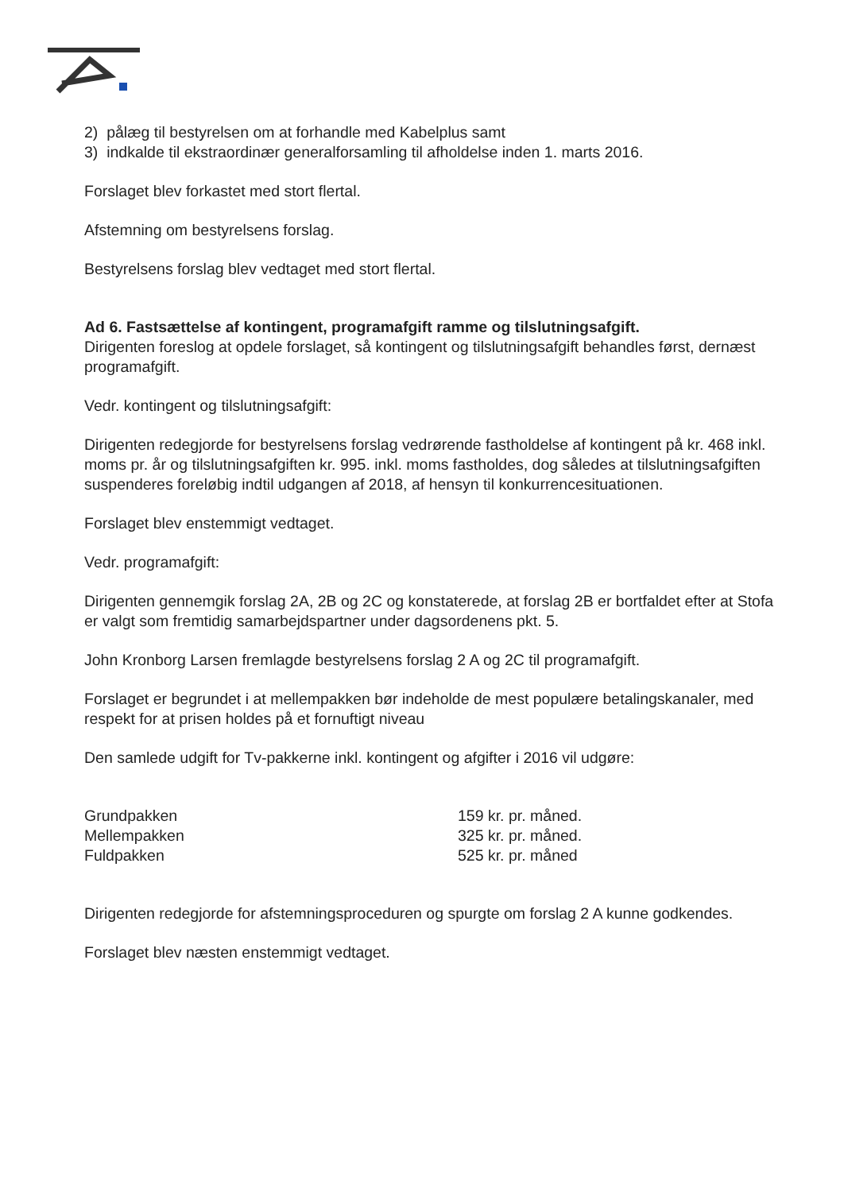2) pålæg til bestyrelsen om at forhandle med Kabelplus samt
3) indkalde til ekstraordinær generalforsamling til afholdelse inden 1. marts 2016.
Forslaget blev forkastet med stort flertal.
Afstemning om bestyrelsens forslag.
Bestyrelsens forslag blev vedtaget med stort flertal.
Ad 6. Fastsættelse af kontingent, programafgift ramme og tilslutningsafgift.
Dirigenten foreslog at opdele forslaget, så kontingent og tilslutningsafgift behandles først, dernæst programafgift.
Vedr. kontingent og tilslutningsafgift:
Dirigenten redegjorde for bestyrelsens forslag vedrørende fastholdelse af kontingent på kr. 468 inkl. moms pr. år og tilslutningsafgiften kr. 995. inkl. moms fastholdes, dog således at tilslutningsafgiften suspenderes foreløbig indtil udgangen af 2018, af hensyn til konkurrencesituationen.
Forslaget blev enstemmigt vedtaget.
Vedr. programafgift:
Dirigenten gennemgik forslag 2A, 2B og 2C og konstaterede, at forslag 2B er bortfaldet efter at Stofa er valgt som fremtidig samarbejdspartner under dagsordenens pkt. 5.
John Kronborg Larsen fremlagde bestyrelsens forslag 2 A og 2C til programafgift.
Forslaget er begrundet i at mellempakken bør indeholde de mest populære betalingskanaler, med respekt for at prisen holdes på et fornuftigt niveau
Den samlede udgift for Tv-pakkerne inkl. kontingent og afgifter i 2016 vil udgøre:
| Grundpakken | 159 kr. pr. måned. |
| Mellempakken | 325 kr. pr. måned. |
| Fuldpakken | 525 kr. pr. måned |
Dirigenten redegjorde for afstemningsproceduren og spurgte om forslag 2 A kunne godkendes.
Forslaget blev næsten enstemmigt vedtaget.